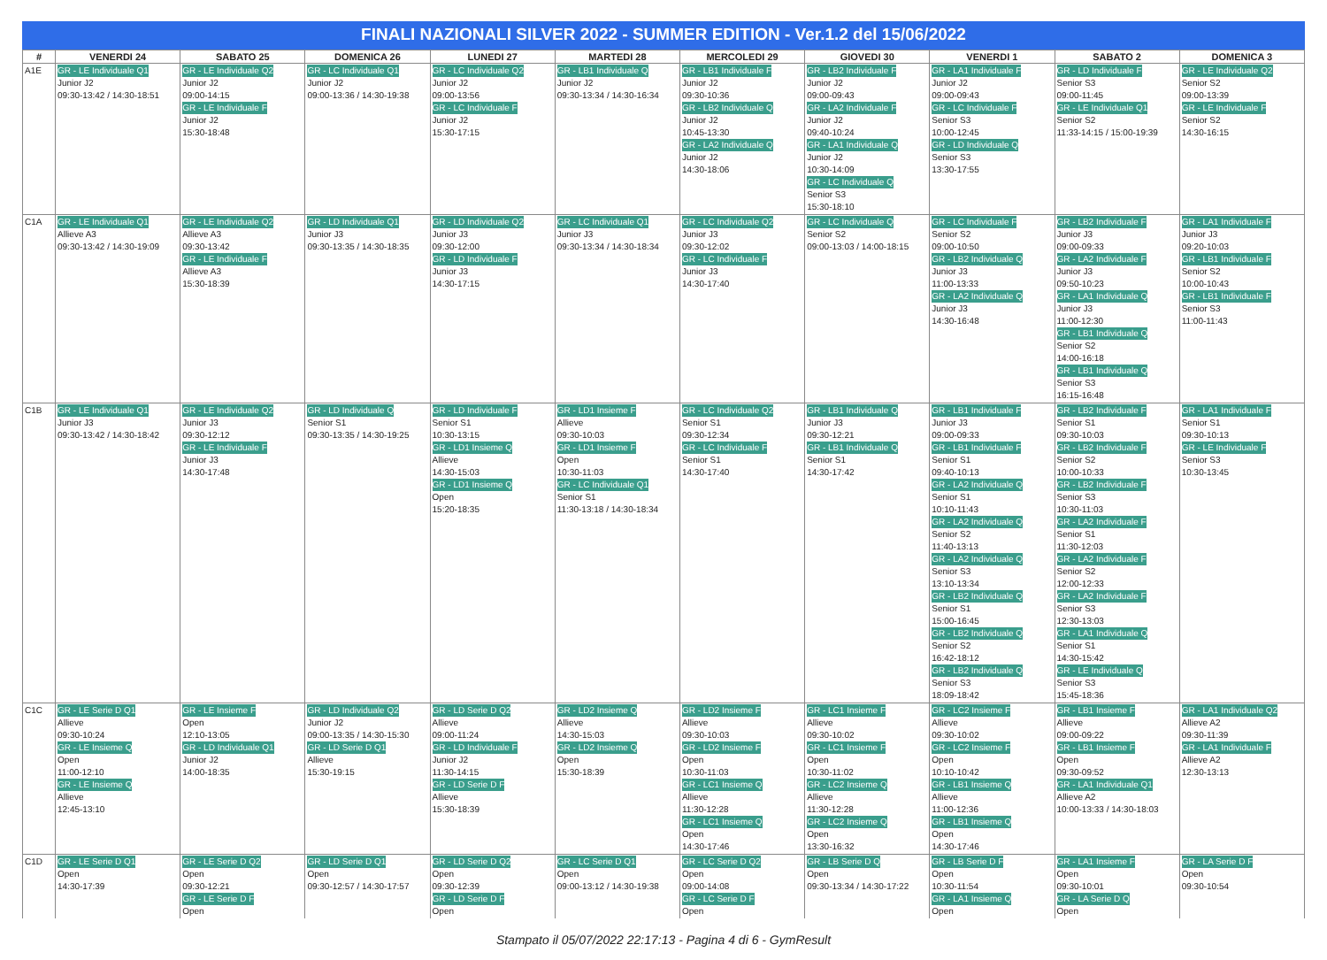FINALI NAZIONALI SILVER 2022 - SUMMER EDITION - Ver.1.2 del 15/06/2022
| # | VENERDI 24 | SABATO 25 | DOMENICA 26 | LUNEDI 27 | MARTEDI 28 | MERCOLEDI 29 | GIOVEDI 30 | VENERDI 1 | SABATO 2 | DOMENICA 3 |
| --- | --- | --- | --- | --- | --- | --- | --- | --- | --- | --- |
| A1E | GR - LE Individuale Q1 Junior J2 09:30-13:42 / 14:30-18:51 | GR - LE Individuale Q2 Junior J2 09:00-14:15 GR - LE Individuale F Junior J2 15:30-18:48 | GR - LC Individuale Q1 Junior J2 09:00-13:36 / 14:30-19:38 | GR - LC Individuale Q2 Junior J2 09:00-13:56 GR - LC Individuale F Junior J2 15:30-17:15 | GR - LB1 Individuale Q Junior J2 09:30-13:34 / 14:30-16:34 | GR - LB1 Individuale F Junior J2 09:30-10:36 GR - LB2 Individuale Q Junior J2 10:45-13:30 GR - LA2 Individuale Q Junior J2 14:30-18:06 | GR - LB2 Individuale F Junior J2 09:00-09:43 GR - LA2 Individuale F Junior J2 09:40-10:24 GR - LA1 Individuale Q Junior J2 10:30-14:09 GR - LC Individuale Q Senior S3 15:30-18:10 | GR - LA1 Individuale F Junior J2 09:00-09:43 GR - LC Individuale F Senior S3 10:00-12:45 GR - LD Individuale Q Senior S3 13:30-17:55 | GR - LD Individuale F Senior S3 09:00-11:45 GR - LE Individuale Q1 Senior S2 11:33-14:15 / 15:00-19:39 | GR - LE Individuale Q2 Senior S2 09:00-13:39 GR - LE Individuale F Senior S2 14:30-16:15 |
| C1A | GR - LE Individuale Q1 Allieve A3 09:30-13:42 / 14:30-19:09 | GR - LE Individuale Q2 Allieve A3 09:30-13:42 GR - LE Individuale F Allieve A3 15:30-18:39 | GR - LD Individuale Q1 Junior J3 09:30-13:35 / 14:30-18:35 | GR - LD Individuale Q2 Junior J3 09:30-12:00 GR - LD Individuale F Junior J3 14:30-17:15 | GR - LC Individuale Q1 Junior J3 09:30-13:34 / 14:30-18:34 | GR - LC Individuale Q2 Junior J3 09:30-12:02 GR - LC Individuale F Junior J3 14:30-17:40 | GR - LC Individuale Q Senior S2 09:00-13:03 / 14:00-18:15 | GR - LC Individuale F Senior S2 09:00-10:50 GR - LB2 Individuale Q Junior J3 11:00-13:33 GR - LA2 Individuale Q Junior J3 14:30-16:48 | GR - LB2 Individuale F Junior J3 09:00-09:33 GR - LA2 Individuale F Junior J3 09:50-10:23 GR - LA1 Individuale Q Junior J3 11:00-12:30 GR - LB1 Individuale Q Senior S2 14:00-16:18 GR - LB1 Individuale Q Senior S3 16:15-16:48 | GR - LA1 Individuale F Junior J3 09:20-10:03 GR - LB1 Individuale F Senior S2 10:00-10:43 GR - LB1 Individuale F Senior S3 11:00-11:43 |
| C1B | GR - LE Individuale Q1 Junior J3 09:30-13:42 / 14:30-18:42 | GR - LE Individuale Q2 Junior J3 09:30-12:12 GR - LE Individuale F Junior J3 14:30-17:48 | GR - LD Individuale Q Senior S1 09:30-13:35 / 14:30-19:25 | GR - LD Individuale F Senior S1 10:30-13:15 GR - LD1 Insieme Q Allieve 14:30-15:03 GR - LD1 Insieme Q Open 15:20-18:35 | GR - LD1 Insieme F Allieve 09:30-10:03 GR - LD1 Insieme F Open 10:30-11:03 GR - LC Individuale Q1 Senior S1 11:30-13:18 / 14:30-18:34 | GR - LC Individuale Q2 Senior S1 09:30-12:34 GR - LC Individuale F Senior S1 14:30-17:40 | GR - LB1 Individuale Q Junior J3 09:30-12:21 GR - LB1 Individuale Q Senior S1 14:30-17:42 | GR - LB1 Individuale F Junior J3 09:00-09:33 GR - LB1 Individuale F Senior S1 09:40-10:13 GR - LA2 Individuale Q Senior S1 10:10-11:43 GR - LA2 Individuale Q Senior S2 11:40-13:13 GR - LA2 Individuale Q Senior S3 13:10-13:34 GR - LB2 Individuale Q Senior S1 15:00-16:45 GR - LB2 Individuale Q Senior S2 16:42-18:12 GR - LB2 Individuale Q Senior S3 18:09-18:42 | GR - LB2 Individuale F Senior S1 09:30-10:03 GR - LB2 Individuale F Senior S2 10:00-10:33 GR - LB2 Individuale F Senior S3 10:30-11:03 GR - LA2 Individuale F Senior S1 11:30-12:03 GR - LA2 Individuale F Senior S2 12:00-12:33 GR - LA2 Individuale F Senior S3 12:30-13:03 GR - LA1 Individuale Q Senior S1 14:30-15:42 GR - LE Individuale Q Senior S3 15:45-18:36 | GR - LA1 Individuale F Senior S1 09:30-10:13 GR - LE Individuale F Senior S3 10:30-13:45 |
| C1C | GR - LE Serie D Q1 Allieve 09:30-10:24 GR - LE Insieme Q Open 11:00-12:10 GR - LE Insieme Q Allieve 12:45-13:10 | GR - LE Insieme F Open 12:10-13:05 GR - LD Individuale Q1 Junior J2 14:00-18:35 | GR - LD Individuale Q2 Junior J2 09:00-13:35 / 14:30-15:30 GR - LD Serie D Q1 Allieve 15:30-19:15 | GR - LD Serie D Q2 Allieve 09:00-11:24 GR - LD Individuale F Junior J2 11:30-14:15 GR - LD Serie D F Allieve 15:30-18:39 | GR - LD2 Insieme Q Allieve 14:30-15:03 GR - LD2 Insieme Q Open 15:30-18:39 | GR - LD2 Insieme F Allieve 09:30-10:03 GR - LD2 Insieme F Open 10:30-11:03 GR - LC1 Insieme Q Allieve 11:30-12:28 GR - LC1 Insieme Q Open 14:30-17:46 | GR - LC1 Insieme F Allieve 09:30-10:02 GR - LC1 Insieme F Open 10:30-11:02 GR - LC2 Insieme Q Allieve 11:30-12:28 GR - LC2 Insieme Q Open 13:30-16:32 | GR - LC2 Insieme F Allieve 09:30-10:02 GR - LC2 Insieme F Open 10:10-10:42 GR - LB1 Insieme Q Allieve 11:00-12:36 GR - LB1 Insieme Q Open 14:30-17:46 | GR - LB1 Insieme F Allieve 09:00-09:22 GR - LB1 Insieme F Open 09:30-09:52 GR - LA1 Individuale Q1 Allieve A2 10:00-13:33 / 14:30-18:03 | GR - LA1 Individuale Q2 Allieve A2 09:30-11:39 GR - LA1 Individuale F Allieve A2 12:30-13:13 |
| C1D | GR - LE Serie D Q1 Open 14:30-17:39 | GR - LE Serie D Q2 Open 09:30-12:21 GR - LE Serie D F Open | GR - LD Serie D Q1 Open 09:30-12:57 / 14:30-17:57 | GR - LD Serie D Q2 Open 09:30-12:39 GR - LD Serie D F Open | GR - LC Serie D Q1 Open 09:00-13:12 / 14:30-19:38 | GR - LC Serie D Q2 Open 09:00-14:08 GR - LC Serie D F Open | GR - LB Serie D Q Open 09:30-13:34 / 14:30-17:22 | GR - LB Serie D F Open 10:30-11:54 GR - LA1 Insieme Q Open | GR - LA1 Insieme F Open 09:30-10:01 GR - LA Serie D Q Open | GR - LA Serie D F Open 09:30-10:54 |
Stampato il 05/07/2022 22:17:13 - Pagina 4 di 6 - GymResult